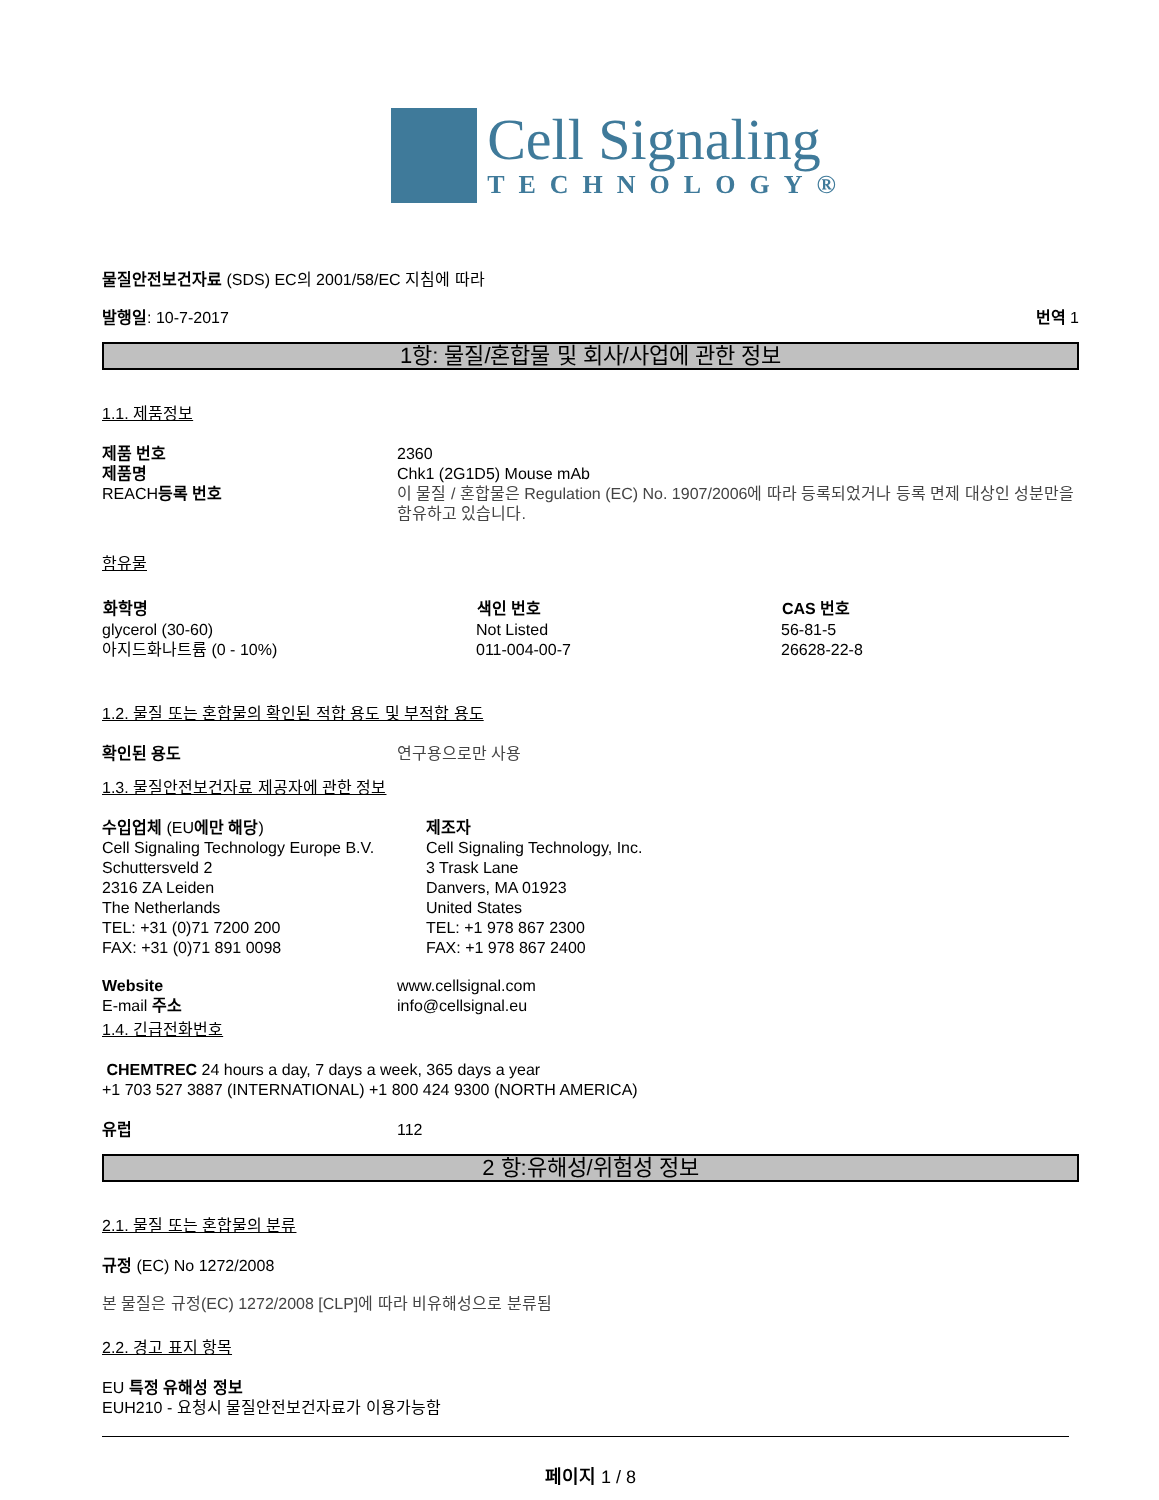Cell Signaling
TECHNOLOGY®
물질안전보건자료 (SDS) EC의 2001/58/EC 지침에 따라
발행일: 10-7-2017 번역 1
1항: 물질/혼합물 및 회사/사업에 관한 정보
1.1. 제품정보
| 제품 번호 | 2360 |
| 제품명 | Chk1 (2G1D5) Mouse mAb |
| REACH 등록 번호 | 이 물질 / 혼합물은 Regulation (EC) No. 1907/2006에 따라 등록되었거나 등록 면제 대상인 성분만을 함유하고 있습니다. |
함유물
| 화학명 | 색인 번호 | CAS 번호 |
| --- | --- | --- |
| glycerol (30-60) | Not Listed | 56-81-5 |
| 아지드화나트륨 (0 - 10%) | 011-004-00-7 | 26628-22-8 |
1.2. 물질 또는 혼합물의 확인된 적합 용도 및 부적합 용도
| 확인된 용도 | 연구용으로만 사용 |
1.3. 물질안전보건자료 제공자에 관한 정보
| 수입업체 (EU 에만 해당 ) Cell Signaling Technology Europe B.V. Schuttersveld 2 2316 ZA Leiden The Netherlands TEL: +31 (0)71 7200 200 FAX: +31 (0)71 891 0098 | 제조자 Cell Signaling Technology, Inc. 3 Trask Lane Danvers, MA 01923 United States TEL: +1 978 867 2300 FAX: +1 978 867 2400 |
| Website | www.cellsignal.com |
| E-mail 주소 | info@cellsignal.eu |
1.4. 긴급전화번호
CHEMTREC 24 hours a day, 7 days a week, 365 days a year
+1 703 527 3887 (INTERNATIONAL) +1 800 424 9300 (NORTH AMERICA)
| 유럽 | 112 |
2 항:유해성/위험성 정보
2.1. 물질 또는 혼합물의 분류
규정 (EC) No 1272/2008
본 물질은 규정(EC) 1272/2008 [CLP]에 따라 비유해성으로 분류됨
2.2. 경고 표지 항목
EU 특정 유해성 정보
EUH210 - 요청시 물질안전보건자료가 이용가능함
페이지 1 / 8